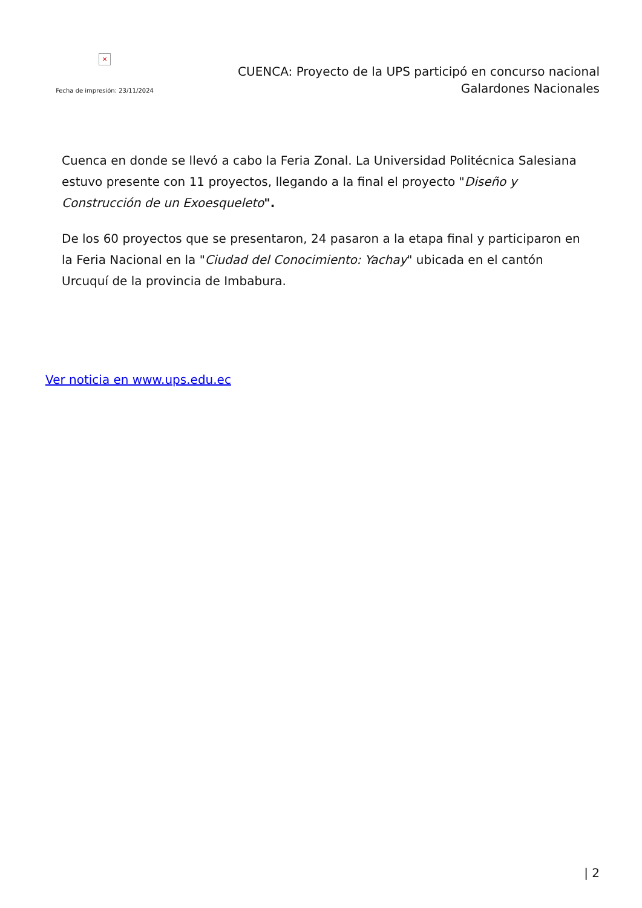×
Fecha de impresión: 23/11/2024
CUENCA: Proyecto de la UPS participó en concurso nacional
Galardones Nacionales
Cuenca en donde se llevó a cabo la Feria Zonal. La Universidad Politécnica Salesiana estuvo presente con 11 proyectos, llegando a la final el proyecto "Diseño y Construcción de un Exoesqueleto".
De los 60 proyectos que se presentaron, 24 pasaron a la etapa final y participaron en la Feria Nacional en la "Ciudad del Conocimiento: Yachay" ubicada en el cantón Urcuquí de la provincia de Imbabura.
Ver noticia en www.ups.edu.ec
| 2